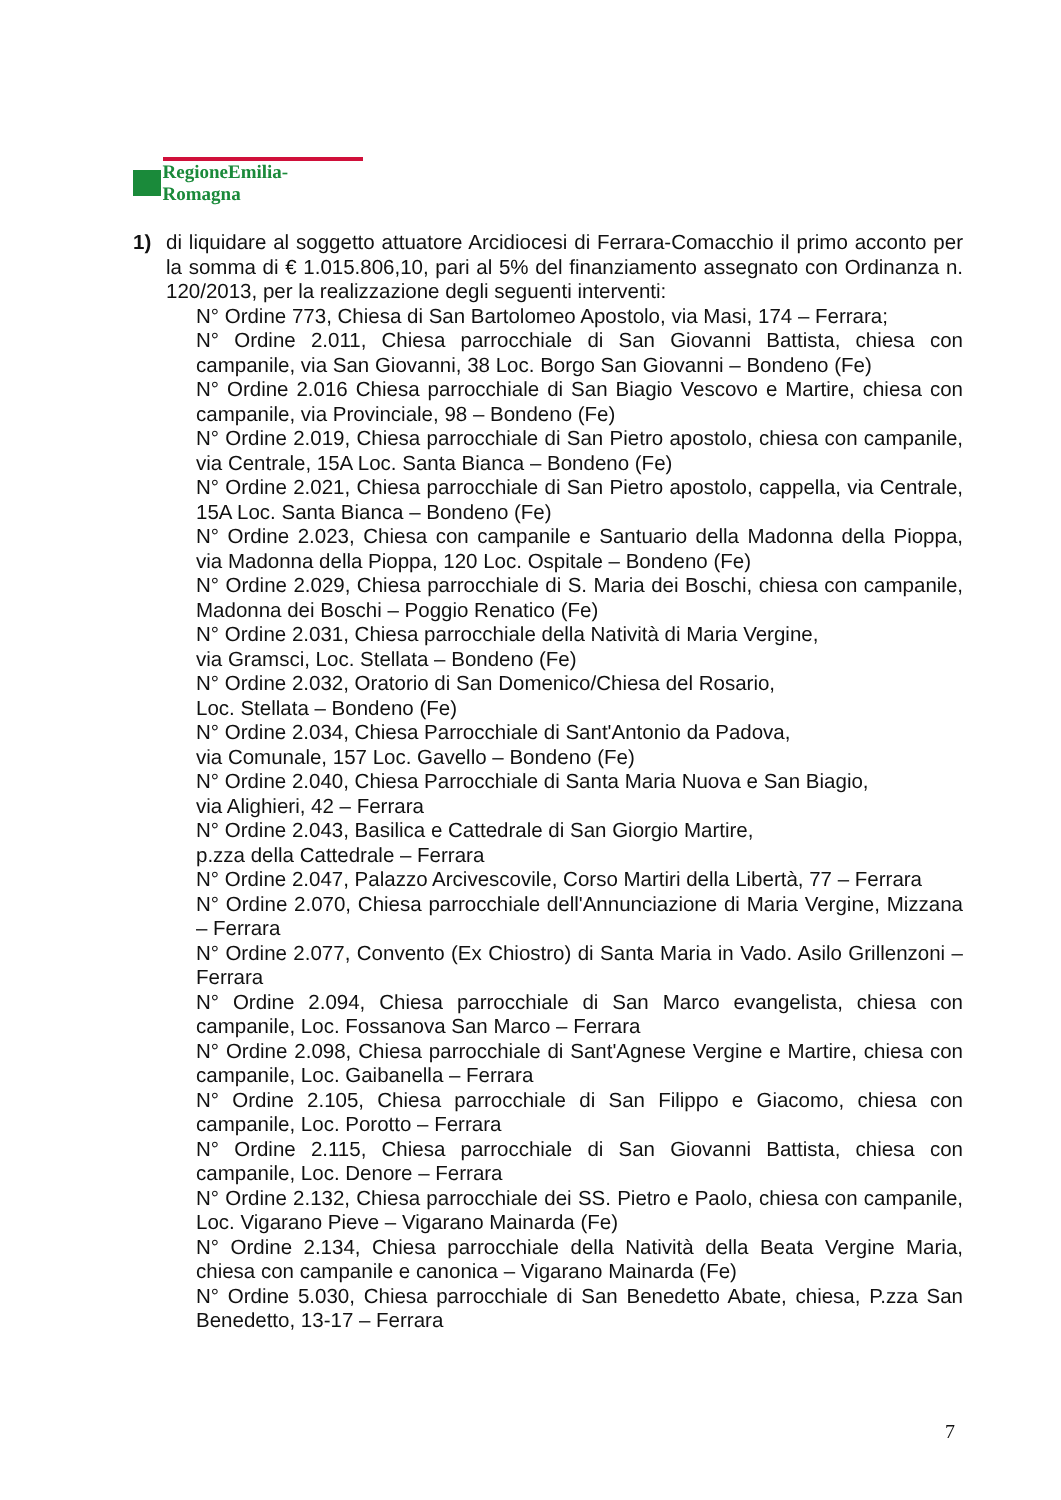RegioneEmilia-Romagna
1) di liquidare al soggetto attuatore Arcidiocesi di Ferrara-Comacchio il primo acconto per la somma di € 1.015.806,10, pari al 5% del finanziamento assegnato con Ordinanza n. 120/2013, per la realizzazione degli seguenti interventi:
N° Ordine 773, Chiesa di San Bartolomeo Apostolo, via Masi, 174 – Ferrara;
N° Ordine 2.011, Chiesa parrocchiale di San Giovanni Battista, chiesa con campanile, via San Giovanni, 38 Loc. Borgo San Giovanni – Bondeno (Fe)
N° Ordine 2.016 Chiesa parrocchiale di San Biagio Vescovo e Martire, chiesa con campanile, via Provinciale, 98 – Bondeno (Fe)
N° Ordine 2.019, Chiesa parrocchiale di San Pietro apostolo, chiesa con campanile, via Centrale, 15A Loc. Santa Bianca – Bondeno (Fe)
N° Ordine 2.021, Chiesa parrocchiale di San Pietro apostolo, cappella, via Centrale, 15A Loc. Santa Bianca – Bondeno (Fe)
N° Ordine 2.023, Chiesa con campanile e Santuario della Madonna della Pioppa, via Madonna della Pioppa, 120 Loc. Ospitale – Bondeno (Fe)
N° Ordine 2.029, Chiesa parrocchiale di S. Maria dei Boschi, chiesa con campanile, Madonna dei Boschi – Poggio Renatico (Fe)
N° Ordine 2.031, Chiesa parrocchiale della Natività di Maria Vergine,
via Gramsci, Loc. Stellata – Bondeno (Fe)
N° Ordine 2.032, Oratorio di San Domenico/Chiesa del Rosario,
Loc. Stellata – Bondeno (Fe)
N° Ordine 2.034, Chiesa Parrocchiale di Sant'Antonio da Padova,
via Comunale, 157 Loc. Gavello – Bondeno (Fe)
N° Ordine 2.040, Chiesa Parrocchiale di Santa Maria Nuova e San Biagio,
via Alighieri, 42 – Ferrara
N° Ordine 2.043, Basilica e Cattedrale di San Giorgio Martire,
p.zza della Cattedrale – Ferrara
N° Ordine 2.047, Palazzo Arcivescovile, Corso Martiri della Libertà, 77 – Ferrara
N° Ordine 2.070, Chiesa parrocchiale dell'Annunciazione di Maria Vergine, Mizzana – Ferrara
N° Ordine 2.077, Convento (Ex Chiostro) di Santa Maria in Vado. Asilo Grillenzoni – Ferrara
N° Ordine 2.094, Chiesa parrocchiale di San Marco evangelista, chiesa con campanile, Loc. Fossanova San Marco – Ferrara
N° Ordine 2.098, Chiesa parrocchiale di Sant'Agnese Vergine e Martire, chiesa con campanile, Loc. Gaibanella – Ferrara
N° Ordine 2.105, Chiesa parrocchiale di San Filippo e Giacomo, chiesa con campanile, Loc. Porotto – Ferrara
N° Ordine 2.115, Chiesa parrocchiale di San Giovanni Battista, chiesa con campanile, Loc. Denore – Ferrara
N° Ordine 2.132, Chiesa parrocchiale dei SS. Pietro e Paolo, chiesa con campanile, Loc. Vigarano Pieve – Vigarano Mainarda (Fe)
N° Ordine 2.134, Chiesa parrocchiale della Natività della Beata Vergine Maria, chiesa con campanile e canonica – Vigarano Mainarda (Fe)
N° Ordine 5.030, Chiesa parrocchiale di San Benedetto Abate, chiesa, P.zza San Benedetto, 13-17 – Ferrara
7